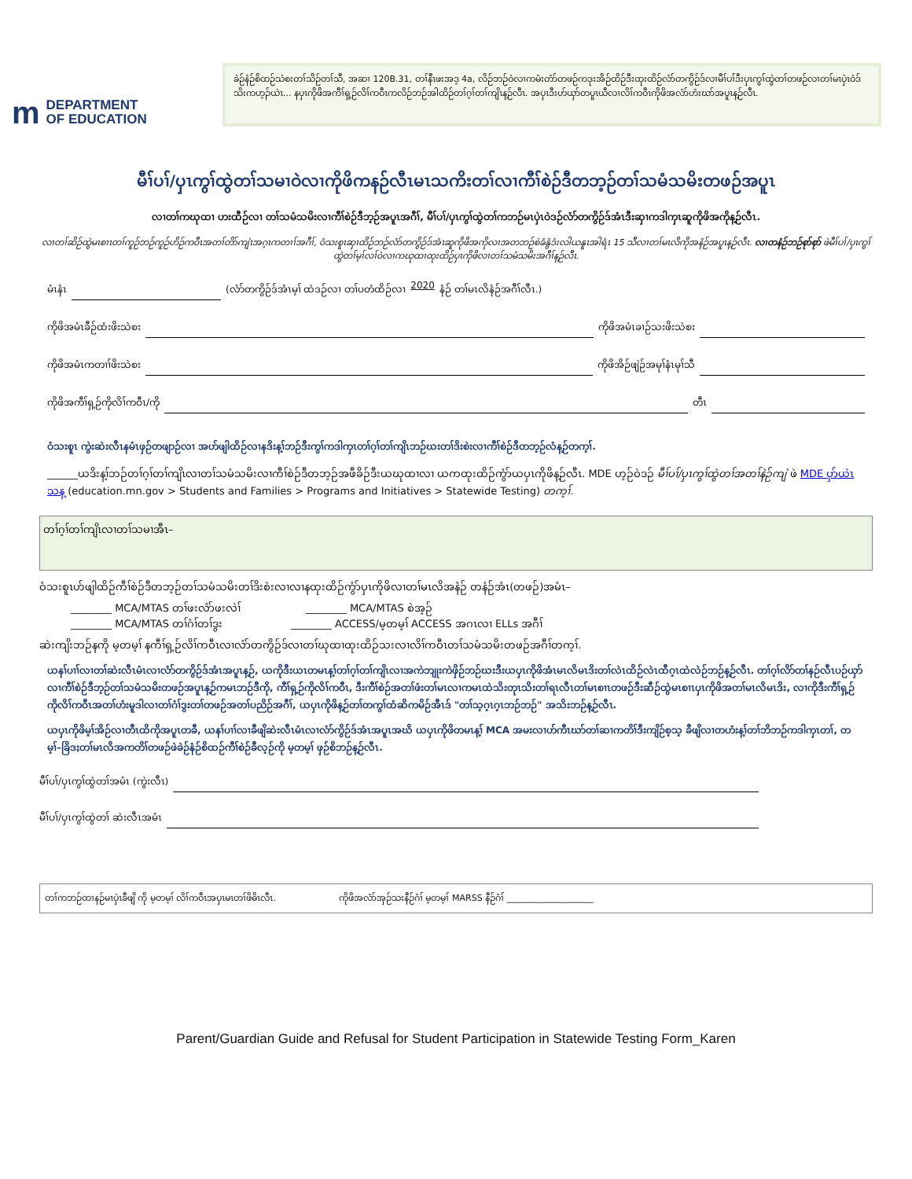m DEPARTMENT
OF EDUCATION
ခဲဉ်နံဉ်စိထဉ်သဲစးတၢ်သိဉ်တၢ်သီ, အဆၢ 120B.31, တၢ်နီၤဖးအဒ့ 4a, လိဉ်ဘဉ်ဝဲလၢကမံးတံာ်တဖဉ်ကဒုးအိဉ်ထိဉ်ဒီးထုးထိဉ်လံာ်တကွိဉ်ဒ်လၢမီၢ်ပၢ်ဒီးပှၤကွၢ်ထွဲတၢ်တဖဉ်လၢတၢ်မၤပှဲၤဝဲဒ်သိးကဟ့ၣ်ယဲၤ... နပှၤကိုဖိအကီၢ်ရှ့ဉ်လိၢ်ကဝီၤကလိဉ်ဘဉ်အါထိဉ်တၢ်ဂ့ၢ်တၢ်ကျိၤန့ဉ်လီၤ. အပှၤဒီးဟ်ယှာ်တပူၤယီလၢလိၢ်ကဝီၤကိုဖိအလံာ်ဟံးဃာ်အပူၤန့ဉ်လီၤ.
မီၢ်ပၢ်/ပှၤကွၢ်ထွဲတၢ်သမၢဝဲလၢကိုဖိကနဉ်လီၤမၤသကိးတၢ်လၢကီၢ်စဲဉ်ဒီတဘ့ဉ်တၢ်သမံသမိးတဖဉ်အပူၤ
လၢတၢ်ကဃုထၢ ဟးထီဉ်လၢ တၢ်သမံသမိးလၢကီၢ်စဲဉ်ဒီဘ့ဉ်အပူၤအဂီၢ်, မီၢ်ပၢ်/ပှၤကွၢ်ထွဲတၢ်ကဘဉ်မၤပှဲၤဝဲဒဉ်လံာ်တကွိဉ်ဒ်အံၤဒီးဆှၢကဒါကှၤဆူကိုဖိအကိုန့ဉ်လီၤ.
လၢတၢ်ဆိဉ်ထွဲမၤစၢၤတၢ်ကူဉ်ဘဉ်ကူဉ်ဟိဉ်ကဝီၤအတၢ်တိာ်ကျဲၤအဂ့ၤကတၢၢ်အဂီၢ်, ဝံသးစူၤဆှၢထိဉ်ဘဉ်လံာ်တကွိဉ်ဒ်အံၤဆူကိုဖိအကိုလၢအတဘဉ်စဲခံနွံဒံးလါယနူၤအါရံၤ 15 သီလၢတၢ်မၤလိကိုအနံဉ်အပူၤန့ဉ်လီၤ. လၢတနံဉ်ဘဉ်စုာ်စုာ် ဖဲမီၢ်ပၢ်/ပှၤကွၢ်ထွဲတၢ်မ့ၢ်လၢ်ဝဲလၢကဃုထၢထုးထိဉ်ပှၤကိုဖိလၢတၢ်သမံသမိးအဂီၢ်န့ဉ်လီၤ.
မံၤနံၤ (လံာ်တကွိဉ်ဒ်အံၤမ့ၢ် ထဲဒဉ်လၢ တၢ်ပတံထိဉ်လၢ 2020 နံဉ် တၢ်မၤလိနံဉ်အဂီၢ်လီၤ.)
ကိုဖိအမံၤခီဉ်ထံးဖိးသဲစး ကိုဖိအမံၤခၢဉ်သးဖိးသဲစး
ကိုဖိအမံၤကတၢၢ်ဖိးသဲစး ကိုဖိအိဉ်ဖျဲဉ်အမုၢ်နံၤမုၢ်သီ
ကိုဖိအကီၢ်ရှ့ဉ်ကိုလိၢ်ကဝီၤ/ကို တီၤ
ဝံသးစူၤ ကွဲးဆဲးလီၤနမံၤဖှဉ်တဖျာဉ်လၢ အဟ်ဖျါထိဉ်လၢနဒိးန့ၢ်ဘဉ်ဒီးကွၢ်ကဒါကှၤတၢ်ဂ့ၢ်တၢ်ကျိၤဘဉ်ဃးတၢ်ဒိးစဲးလၢကီၢ်စဲဉ်ဒီတဘ့ဉ်လံန့ဉ်တက့ၢ်.
______ယဒိးန့ၢ်ဘဉ်တၢ်ဂ့ၢ်တၢ်ကျိၤလၢတၢ်သမံသမိးလၢကီၢ်စဲဉ်ဒီတဘ့ဉ်အဖီခိဉ်ဒီးယဃုထၢလၢ ယကထုးထိဉ်ကွံာ်ယပှၤကိုဖိန့ဉ်လီၤ. MDE ဟ့ဉ်ဝဲဒဉ် မီၢ်ပၢ်/ပှၤကွၢ်ထွဲတၢ်အတၢ်နဲဉ်ကျဲ ဖဲ MDE ပှာ်ယဲၤသန့ (education.mn.gov > Students and Families > Programs and Initiatives > Statewide Testing) တက့ၢ်.
တၢ်ဂ့ၢ်တၢ်ကျိၤလၢတၢ်သမၢအီၤ–
ဝံသးစူၤဟ်ဖျါထိဉ်ကီၢ်စဲဉ်ဒီတဘ့ဉ်တၢ်သမံသမိးတၢ်ဒိးစဲးလၢလၢနထုးထိဉ်ကွံာ်ပှၤကိုဖိလၢတၢ်မၤလိအနံဉ် တနံဉ်အံၤ(တဖဉ်)အမံၤ–
________ MCA/MTAS တၢ်ဖးလံာ်ဖးလဲၢ် ________ MCA/MTAS စဲအ့ဉ်
________ MCA/MTAS တၢ်ဂံၢ်တၢ်ဒွး ________ ACCESS/မ့တမ့ၢ် ACCESS အဂၤလၢ ELLs အဂီၢ်
ဆဲးကျိးဘဉ်နကို မ့တမ့ၢ် နကီၢ်ရှ့ဉ်လိၢ်ကဝီၤလၢလံာ်တကွိဉ်ဒ်လၢတၢ်ဃုထၢထုးထိဉ်သးလၢလိၢ်ကဝီၤတၢ်သမံသမိးတဖဉ်အဂီၢ်တက့ၢ်.
ယနၢ်ပၢၢ်လၢတၢ်ဆဲးလီၤမံၤလၢလံာ်တကွိဉ်ဒ်အံၤအပူၤန့ဉ်, ယကိုဒီးယၤတမၤန့ၢ်တၢ်ဂ့ၢ်တၢ်ကျိၤလၢအကဲဘျုးကဲဖှိဉ်ဘဉ်ဃးဒီးယပှၤကိုဖိအံၤမၤလိမၤဒိးတၢ်လဲၤထိဉ်လဲၤထီဂ့ၤထဲလဲဉ်ဘဉ်န့ဉ်လီၤ. တၢ်ဂ့ၢ်လိာ်တၢ်နဉ်လီၤပဉ်ယှာ်လၢကီၢ်စဲဉ်ဒီဘ့ဉ်တၢ်သမံသမိးတဖဉ်အပူၤန့ဉ်ကမၤဘဉ်ဒီကို, ကီၢ်ရှ့ဉ်ကိုလိၢ်ကဝီၤ, ဒီးကီၢ်စဲဉ်အတၢ်ဖံးတၢ်မၤလၢကမၤထဲသိးတုၤသိးတၢ်ရၤလီၤတၢ်မၤစၢၤတဖဉ်ဒီးဆီဉ်ထွဲမၤစၢၤပှၤကိုဖိအတၢ်မၤလိမၤဒိး, လၢကိုဒီးကီၢ်ရှ့ဉ်ကိုလိၢ်ကဝီၤအတၢ်ဟံးမူဒါလၢတၢ်ဂံၢ်ဒွးတၢ်တဖဉ်အတၢ်ပညိဉ်အဂီၢ်, ယပှၤကိုဖိန့ဉ်တၢ်တကွၢ်ထံဆိကမိဉ်အီၤဒ် "တၢ်သ့ဂ့ၤဂ့ၤဘဉ်ဘဉ်" အသိးဘဉ်န့ဉ်လီၤ.
ယပှၤကိုဖိမ့ၢ်အိဉ်လၢတီၤထိကိုအပူၤတခီ, ယနၢ်ပၢၢ်လၢခီဖျိဆဲးလီၤမံၤလၢလံာ်ကွိဉ်ဒ်အံၤအပူၤအဃိ ယပှၤကိုဖိတမၤန့ၢ် MCA အမးလၢဟ်ကီၤဃာ်တၢ်ဆၢကတိၢ်ဒီးကျိဉ်စ့သ့ ခီဖျိလၢတဟံးန့ၢ်တၢ်ဘိဘဉ်ကဒါကှၤတၢ်, တမ့ၢ်–ခြိဒႈတၢ်မၤလိအကတိၢ်တဖဉ်ဖဲခဲဉ်နံဉ်စိထဉ်ကီၢ်စဲဉ်ခီလ့ဉ်ကို မ့တမ့ၢ် ဖှဉ်စိဘဉ်န့ဉ်လီၤ.
မီၢ်ပၢ်/ပှၤကွၢ်ထွဲတၢ်အမံၤ (ကွဲးလီၤ)
မီၢ်ပၢ်/ပှၤကွၢ်ထွဲတၢ် ဆဲးလီၤအမံၤ
တၢ်ကဘဉ်ထၢနဉ်မၤပှဲၤခီဖျိ ကို မ့တမ့ၢ် လိၢ်ကဝီၤအပှၤမၤတၢ်ဖိဓိၤလီၤ. ကိုဖိအလံာ်အှဉ်သးနီဉ်ဂံၢ် မ့တမ့ၢ် MARSS နီဉ်ဂံၢ် ____________________
Parent/Guardian Guide and Refusal for Student Participation in Statewide Testing Form_Karen